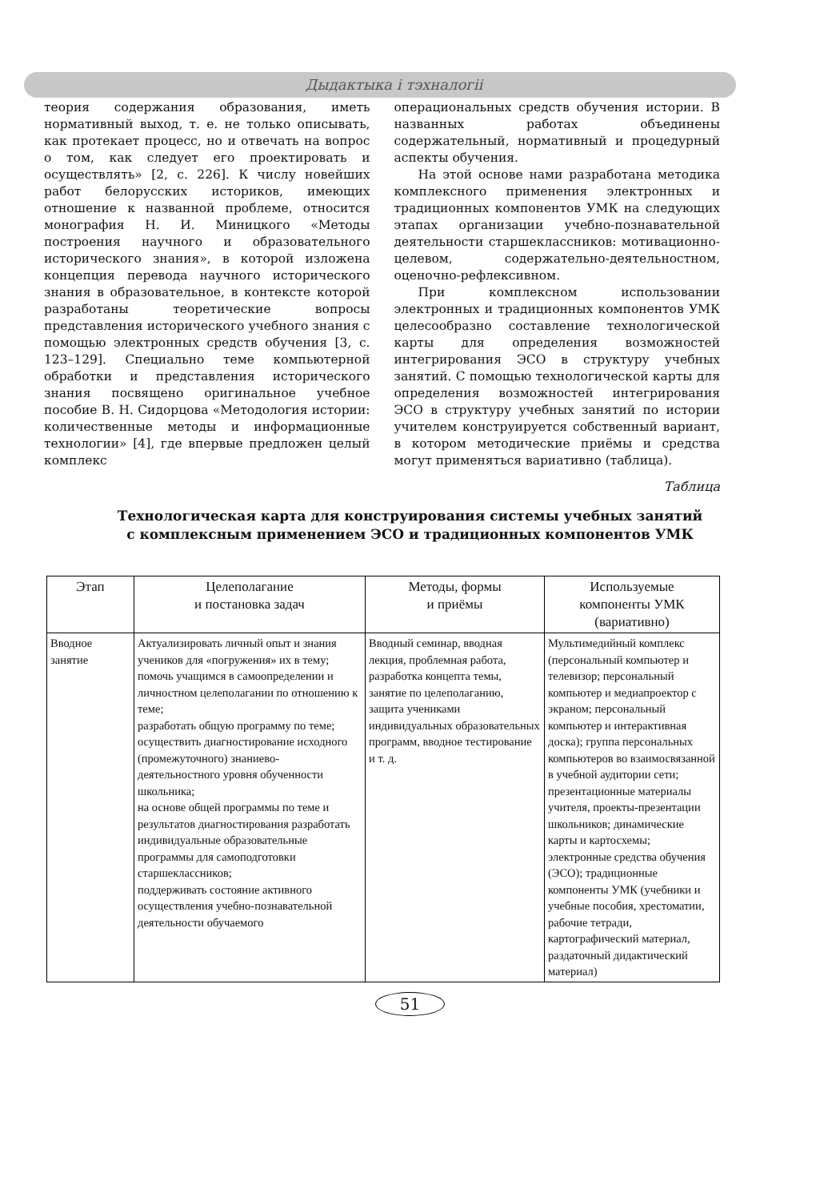Дыдактыка і тэхналогіі
теория содержания образования, иметь нормативный выход, т. е. не только описывать, как протекает процесс, но и отвечать на вопрос о том, как следует его проектировать и осуществлять» [2, с. 226]. К числу новейших работ белорусских историков, имеющих отношение к названной проблеме, относится монография Н. И. Миницкого «Методы построения научного и образовательного исторического знания», в которой изложена концепция перевода научного исторического знания в образовательное, в контексте которой разработаны теоретические вопросы представления исторического учебного знания с помощью электронных средств обучения [3, с. 123–129]. Специально теме компьютерной обработки и представления исторического знания посвящено оригинальное учебное пособие В. Н. Сидорцова «Методология истории: количественные методы и информационные технологии» [4], где впервые предложен целый комплекс
операциональных средств обучения истории. В названных работах объединены содержательный, нормативный и процедурный аспекты обучения.
На этой основе нами разработана методика комплексного применения электронных и традиционных компонентов УМК на следующих этапах организации учебно-познавательной деятельности старшеклассников: мотивационно-целевом, содержательно-деятельностном, оценочно-рефлексивном.
При комплексном использовании электронных и традиционных компонентов УМК целесообразно составление технологической карты для определения возможностей интегрирования ЭСО в структуру учебных занятий. С помощью технологической карты для определения возможностей интегрирования ЭСО в структуру учебных занятий по истории учителем конструируется собственный вариант, в котором методические приёмы и средства могут применяться вариативно (таблица).
Таблица
Технологическая карта для конструирования системы учебных занятий
с комплексным применением ЭСО и традиционных компонентов УМК
| Этап | Целеполагание и постановка задач | Методы, формы и приёмы | Используемые компоненты УМК (вариативно) |
| --- | --- | --- | --- |
| Вводное занятие | Актуализировать личный опыт и знания учеников для «погружения» их в тему; помочь учащимся в самоопределении и личностном целеполагании по отношению к теме; разработать общую программу по теме; осуществить диагностирование исходного (промежуточного) знаниево-деятельностного уровня обученности школьника; на основе общей программы по теме и результатов диагностирования разработать индивидуальные образовательные программы для самоподготовки старшеклассников; поддерживать состояние активного осуществления учебно-познавательной деятельности обучаемого | Вводный семинар, вводная лекция, проблемная работа, разработка концепта темы, занятие по целеполаганию, защита учениками индивидуальных образовательных программ, вводное тестирование и т. д. | Мультимедийный комплекс (персональный компьютер и телевизор; персональный компьютер и медиапроектор с экраном; персональный компьютер и интерактивная доска); группа персональных компьютеров во взаимосвязанной в учебной аудитории сети; презентационные материалы учителя, проекты-презентации школьников; динамические карты и картосхемы; электронные средства обучения (ЭСО); традиционные компоненты УМК (учебники и учебные пособия, хрестоматии, рабочие тетради, картографический материал, раздаточный дидактический материал) |
51